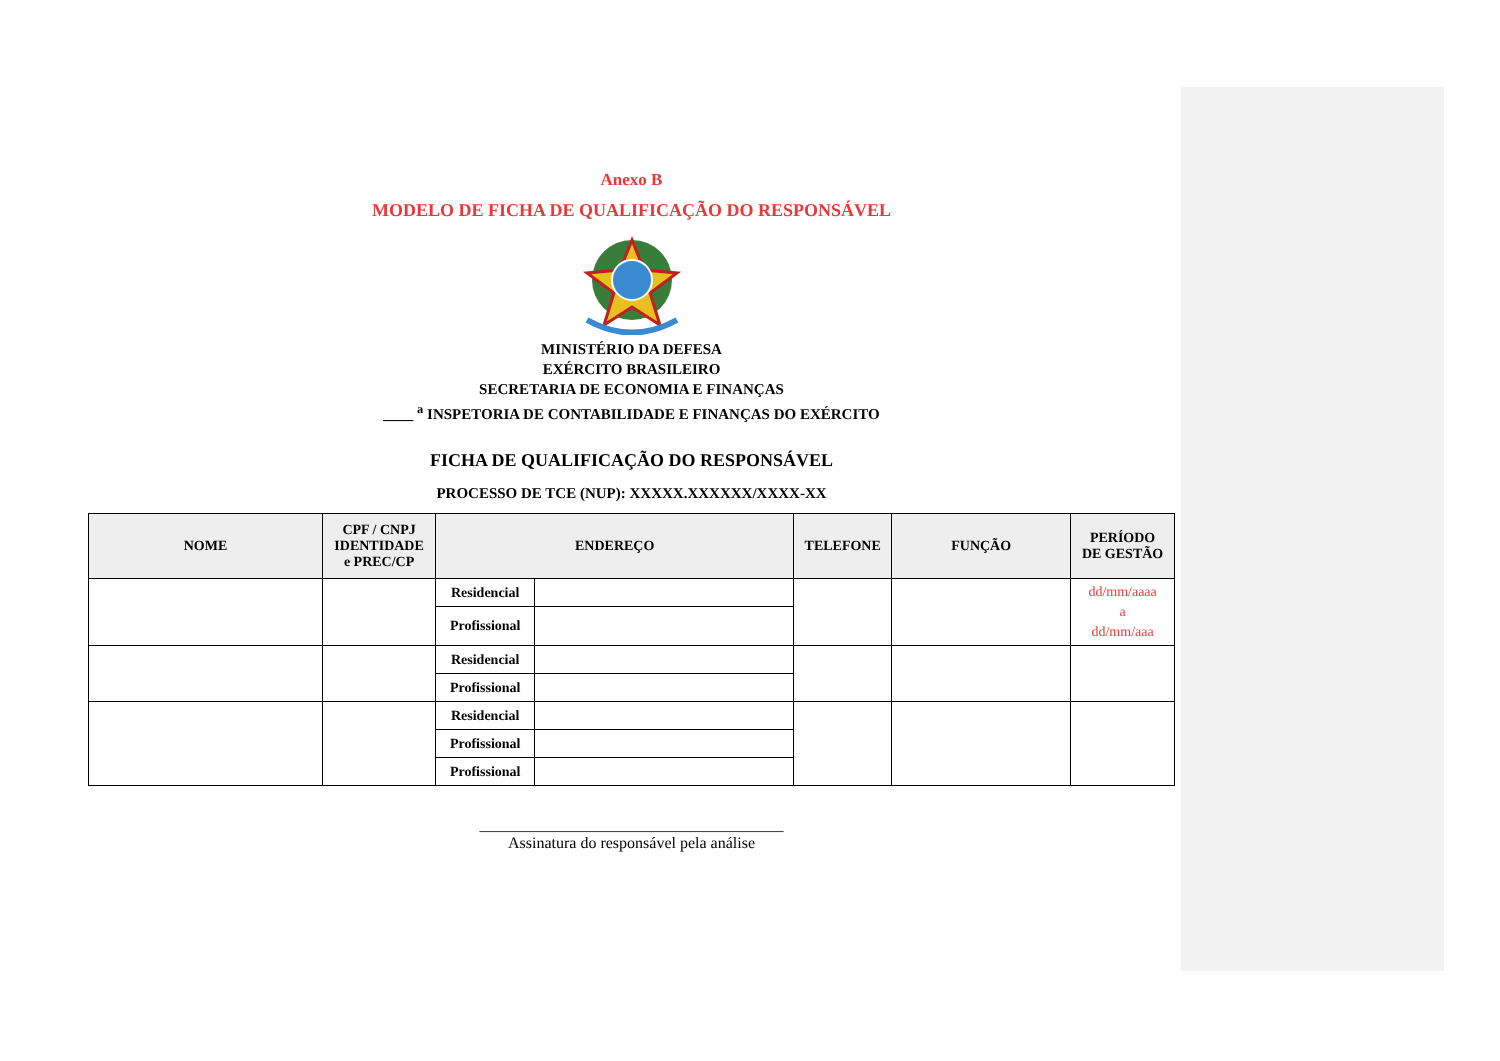Anexo B
MODELO DE FICHA DE QUALIFICAÇÃO DO RESPONSÁVEL
MINISTÉRIO DA DEFESA
EXÉRCITO BRASILEIRO
SECRETARIA DE ECONOMIA E FINANÇAS
____ <sup>a</sup> INSPETORIA DE CONTABILIDADE E FINANÇAS DO EXÉRCITO
FICHA DE QUALIFICAÇÃO DO RESPONSÁVEL
PROCESSO DE TCE (NUP): XXXXX.XXXXXX/XXXX-XX
| NOME | CPF / CNPJ IDENTIDADE e PREC/CP | ENDEREÇO | | TELEFONE | FUNÇÃO | PERÍODO DE GESTÃO |
| --- | --- | --- | --- | --- | --- | --- |
| | | Residencial | | | | dd/mm/aaaa a dd/mm/aaa |
| | | Profissional | | | | |
| | | Residencial | | | | |
| | | Profissional | | | | |
| | | Residencial | | | | |
| | | Profissional | | | | |
| | | Profissional | | | | |
______________________________________
Assinatura do responsável pela análise